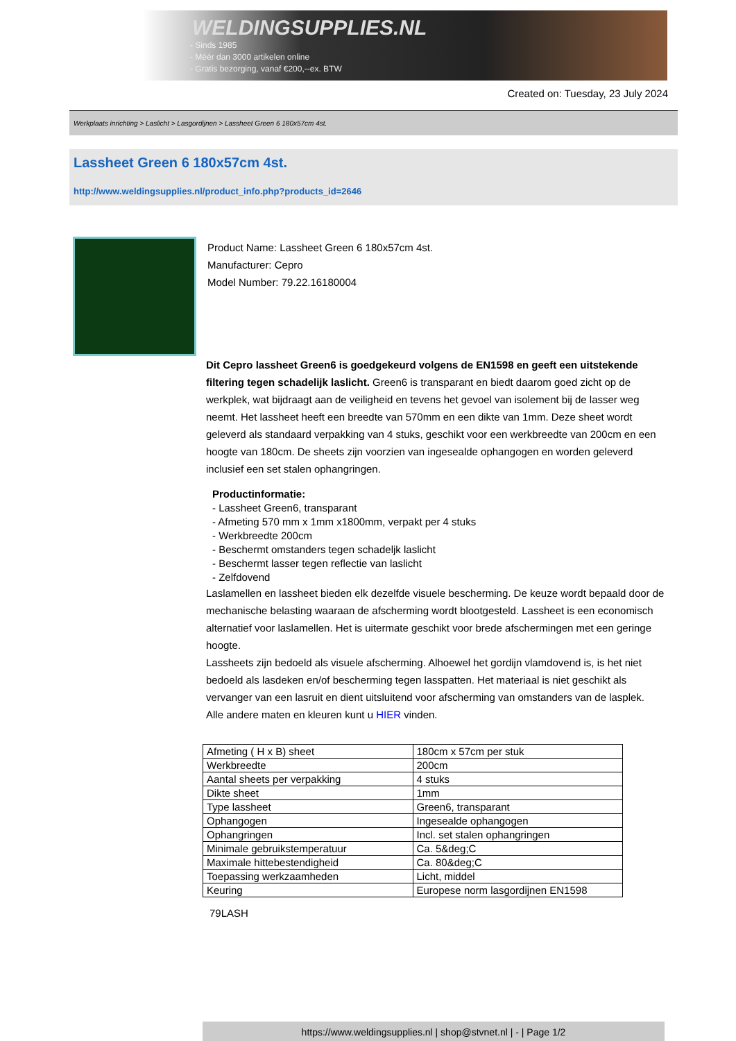WELDINGSUPPLIES.NL
- Sinds 1985
- Méér dan 3000 artikelen online
- Gratis bezorging, vanaf €200,--ex. BTW
Created on: Tuesday, 23 July 2024
Werkplaats inrichting > Laslicht > Lasgordijnen > Lassheet Green 6 180x57cm 4st.
Lassheet Green 6 180x57cm 4st.
http://www.weldingsupplies.nl/product_info.php?products_id=2646
Product Name: Lassheet Green 6 180x57cm 4st.
Manufacturer: Cepro
Model Number: 79.22.16180004
Dit Cepro lassheet Green6 is goedgekeurd volgens de EN1598 en geeft een uitstekende filtering tegen schadelijk laslicht. Green6 is transparant en biedt daarom goed zicht op de werkplek, wat bijdraagt aan de veiligheid en tevens het gevoel van isolement bij de lasser weg neemt. Het lassheet heeft een breedte van 570mm en een dikte van 1mm. Deze sheet wordt geleverd als standaard verpakking van 4 stuks, geschikt voor een werkbreedte van 200cm en een hoogte van 180cm. De sheets zijn voorzien van ingesealde ophangogen en worden geleverd inclusief een set stalen ophangringen.
Productinformatie:
- Lassheet Green6, transparant
- Afmeting 570 mm x 1mm x1800mm, verpakt per 4 stuks
- Werkbreedte 200cm
- Beschermt omstanders tegen schadeljk laslicht
- Beschermt lasser tegen reflectie van laslicht
- Zelfdovend
Laslamellen en lassheet bieden elk dezelfde visuele bescherming. De keuze wordt bepaald door de mechanische belasting waaraan de afscherming wordt blootgesteld. Lassheet is een economisch alternatief voor laslamellen. Het is uitermate geschikt voor brede afschermingen met een geringe hoogte.
Lassheets zijn bedoeld als visuele afscherming. Alhoewel het gordijn vlamdovend is, is het niet bedoeld als lasdeken en/of bescherming tegen lasspatten. Het materiaal is niet geschikt als vervanger van een lasruit en dient uitsluitend voor afscherming van omstanders van de lasplek.
Alle andere maten en kleuren kunt u HIER vinden.
| Afmeting ( H x B) sheet | 180cm x 57cm per stuk |
| Werkbreedte | 200cm |
| Aantal sheets per verpakking | 4 stuks |
| Dikte sheet | 1mm |
| Type lassheet | Green6, transparant |
| Ophangogen | Ingesealde ophangogen |
| Ophangringen | Incl. set stalen ophangringen |
| Minimale gebruikstemperatuur | Ca. 5&deg;C |
| Maximale hittebestendigheid | Ca. 80&deg;C |
| Toepassing werkzaamheden | Licht, middel |
| Keuring | Europese norm lasgordijnen EN1598 |
79LASH
https://www.weldingsupplies.nl | shop@stvnet.nl | - | Page 1/2